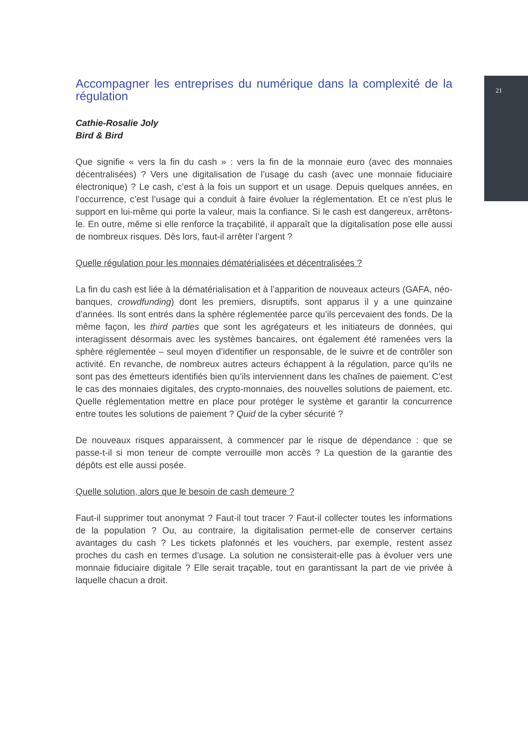21
Accompagner les entreprises du numérique dans la complexité de la régulation
Cathie-Rosalie Joly
Bird & Bird
Que signifie « vers la fin du cash » : vers la fin de la monnaie euro (avec des monnaies décentralisées) ? Vers une digitalisation de l’usage du cash (avec une monnaie fiduciaire électronique) ? Le cash, c’est à la fois un support et un usage. Depuis quelques années, en l’occurrence, c’est l’usage qui a conduit à faire évoluer la réglementation. Et ce n’est plus le support en lui-même qui porte la valeur, mais la confiance. Si le cash est dangereux, arrêtons-le. En outre, même si elle renforce la traçabilité, il apparaît que la digitalisation pose elle aussi de nombreux risques. Dès lors, faut-il arrêter l’argent ?
Quelle régulation pour les monnaies dématérialisées et décentralisées ?
La fin du cash est liée à la dématérialisation et à l’apparition de nouveaux acteurs (GAFA, néo-banques, crowdfunding) dont les premiers, disruptifs, sont apparus il y a une quinzaine d’années. Ils sont entrés dans la sphère réglementée parce qu’ils percevaient des fonds. De la même façon, les third parties que sont les agrégateurs et les initiateurs de données, qui interagissent désormais avec les systèmes bancaires, ont également été ramenées vers la sphère réglementée – seul moyen d’identifier un responsable, de le suivre et de contrôler son activité. En revanche, de nombreux autres acteurs échappent à la régulation, parce qu’ils ne sont pas des émetteurs identifiés bien qu’ils interviennent dans les chaînes de paiement. C’est le cas des monnaies digitales, des crypto-monnaies, des nouvelles solutions de paiement, etc. Quelle réglementation mettre en place pour protéger le système et garantir la concurrence entre toutes les solutions de paiement ? Quid de la cyber sécurité ?
De nouveaux risques apparaissent, à commencer par le risque de dépendance : que se passe-t-il si mon teneur de compte verrouille mon accès ? La question de la garantie des dépôts est elle aussi posée.
Quelle solution, alors que le besoin de cash demeure ?
Faut-il supprimer tout anonymat ? Faut-il tout tracer ? Faut-il collecter toutes les informations de la population ? Ou, au contraire, la digitalisation permet-elle de conserver certains avantages du cash ? Les tickets plafonnés et les vouchers, par exemple, restent assez proches du cash en termes d’usage. La solution ne consisterait-elle pas à évoluer vers une monnaie fiduciaire digitale ? Elle serait traçable, tout en garantissant la part de vie privée à laquelle chacun a droit.